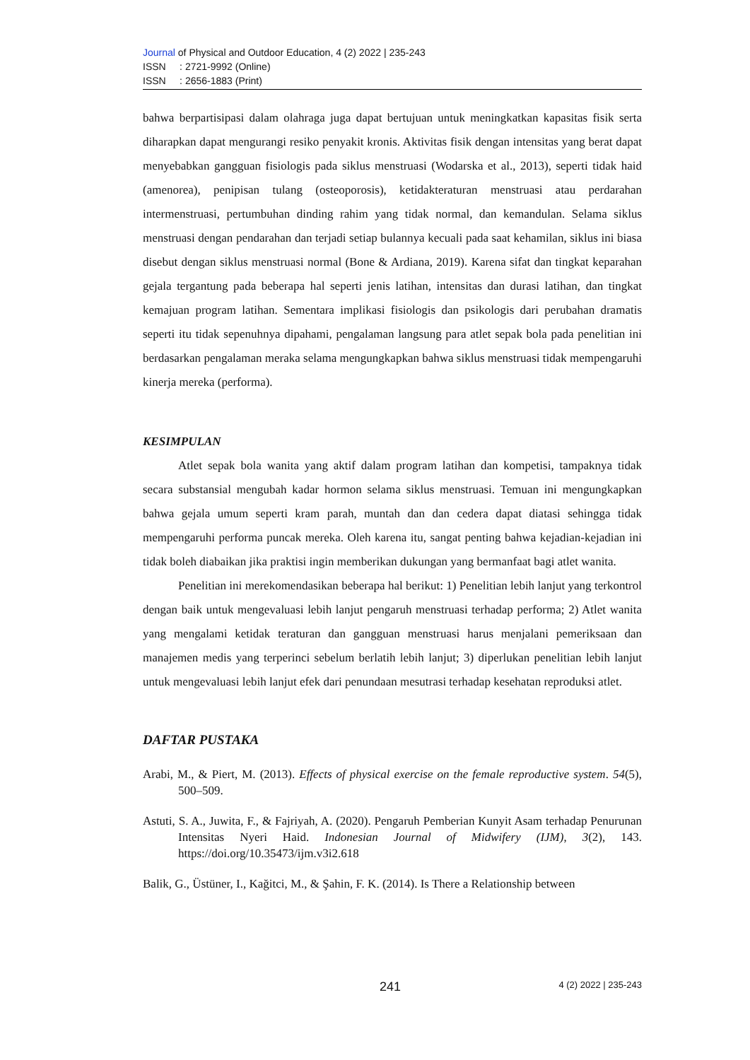Journal of Physical and Outdoor Education, 4 (2) 2022 | 235-243
ISSN : 2721-9992 (Online)
ISSN : 2656-1883 (Print)
bahwa berpartisipasi dalam olahraga juga dapat bertujuan untuk meningkatkan kapasitas fisik serta diharapkan dapat mengurangi resiko penyakit kronis. Aktivitas fisik dengan intensitas yang berat dapat menyebabkan gangguan fisiologis pada siklus menstruasi (Wodarska et al., 2013), seperti tidak haid (amenorea), penipisan tulang (osteoporosis), ketidakteraturan menstruasi atau perdarahan intermenstruasi, pertumbuhan dinding rahim yang tidak normal, dan kemandulan. Selama siklus menstruasi dengan pendarahan dan terjadi setiap bulannya kecuali pada saat kehamilan, siklus ini biasa disebut dengan siklus menstruasi normal (Bone & Ardiana, 2019). Karena sifat dan tingkat keparahan gejala tergantung pada beberapa hal seperti jenis latihan, intensitas dan durasi latihan, dan tingkat kemajuan program latihan. Sementara implikasi fisiologis dan psikologis dari perubahan dramatis seperti itu tidak sepenuhnya dipahami, pengalaman langsung para atlet sepak bola pada penelitian ini berdasarkan pengalaman meraka selama mengungkapkan bahwa siklus menstruasi tidak mempengaruhi kinerja mereka (performa).
KESIMPULAN
Atlet sepak bola wanita yang aktif dalam program latihan dan kompetisi, tampaknya tidak secara substansial mengubah kadar hormon selama siklus menstruasi. Temuan ini mengungkapkan bahwa gejala umum seperti kram parah, muntah dan dan cedera dapat diatasi sehingga tidak mempengaruhi performa puncak mereka. Oleh karena itu, sangat penting bahwa kejadian-kejadian ini tidak boleh diabaikan jika praktisi ingin memberikan dukungan yang bermanfaat bagi atlet wanita.
Penelitian ini merekomendasikan beberapa hal berikut: 1) Penelitian lebih lanjut yang terkontrol dengan baik untuk mengevaluasi lebih lanjut pengaruh menstruasi terhadap performa; 2) Atlet wanita yang mengalami ketidak teraturan dan gangguan menstruasi harus menjalani pemeriksaan dan manajemen medis yang terperinci sebelum berlatih lebih lanjut; 3) diperlukan penelitian lebih lanjut untuk mengevaluasi lebih lanjut efek dari penundaan mesutrasi terhadap kesehatan reproduksi atlet.
DAFTAR PUSTAKA
Arabi, M., & Piert, M. (2013). Effects of physical exercise on the female reproductive system. 54(5), 500–509.
Astuti, S. A., Juwita, F., & Fajriyah, A. (2020). Pengaruh Pemberian Kunyit Asam terhadap Penurunan Intensitas Nyeri Haid. Indonesian Journal of Midwifery (IJM), 3(2), 143. https://doi.org/10.35473/ijm.v3i2.618
Balik, G., Üstüner, I., Kağitci, M., & Şahin, F. K. (2014). Is There a Relationship between
241 4 (2) 2022 | 235-243